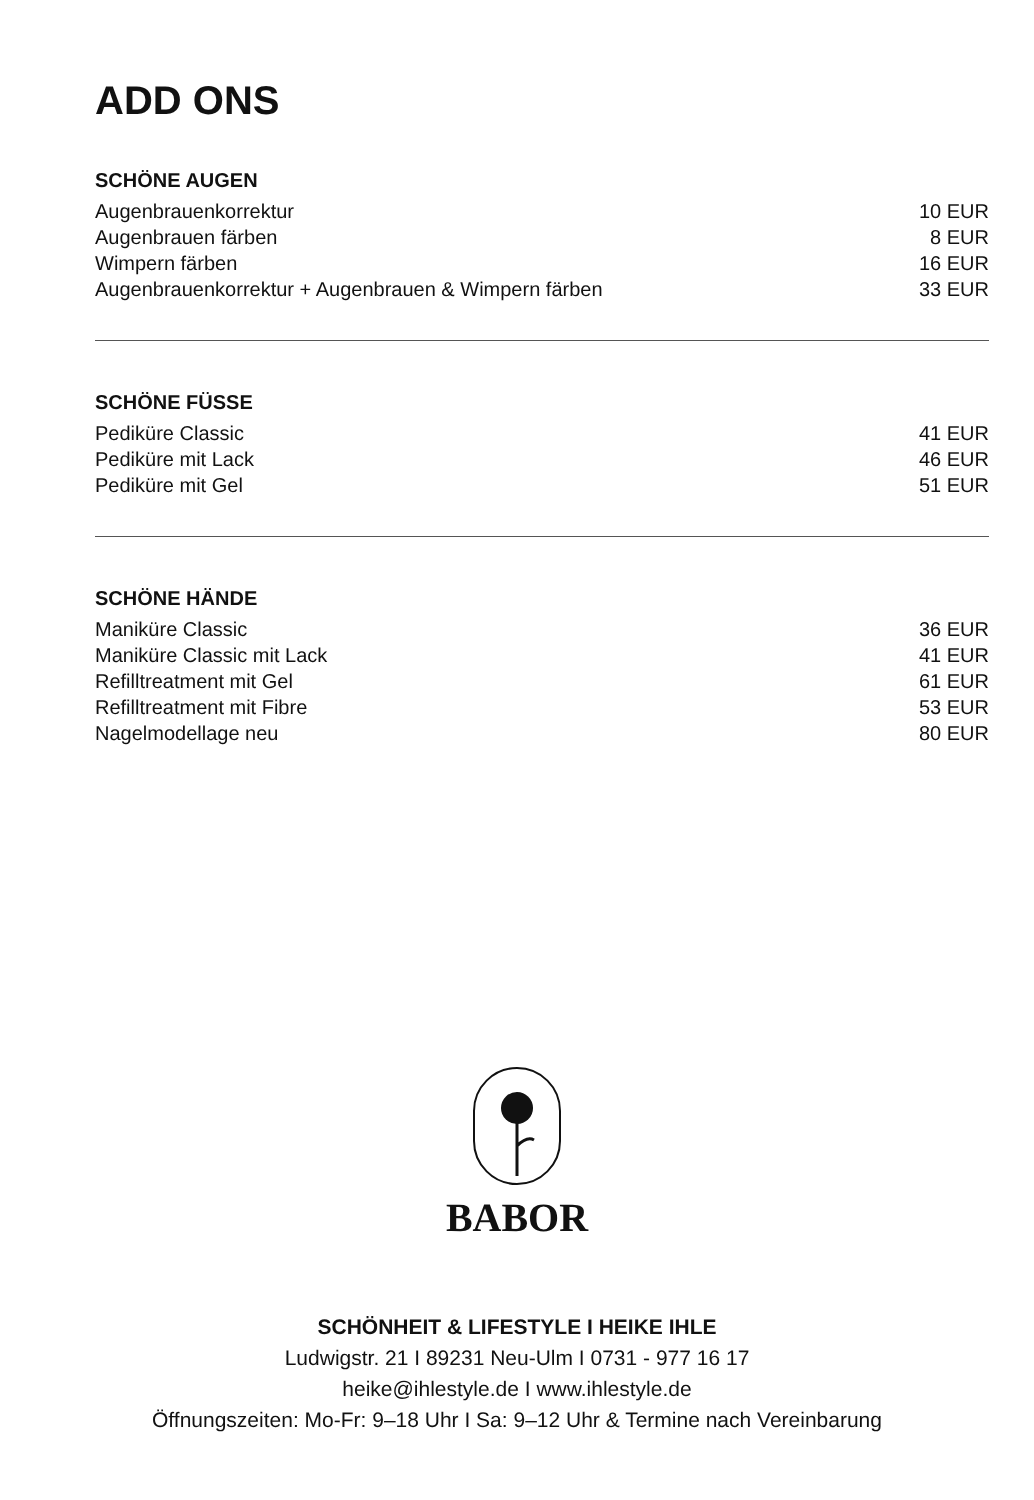ADD ONS
SCHÖNE AUGEN
| Augenbrauenkorrektur | 10 EUR |
| Augenbrauen färben | 8 EUR |
| Wimpern färben | 16 EUR |
| Augenbrauenkorrektur + Augenbrauen & Wimpern färben | 33 EUR |
SCHÖNE FÜSSE
| Pediküre Classic | 41 EUR |
| Pediküre mit Lack | 46 EUR |
| Pediküre mit Gel | 51 EUR |
SCHÖNE HÄNDE
| Maniküre Classic | 36 EUR |
| Maniküre Classic mit Lack | 41 EUR |
| Refilltreatment mit Gel | 61 EUR |
| Refilltreatment mit Fibre | 53 EUR |
| Nagelmodellage neu | 80 EUR |
BABOR
SCHÖNHEIT & LIFESTYLE I HEIKE IHLE
Ludwigstr. 21 I 89231 Neu-Ulm I 0731 - 977 16 17
heike@ihlestyle.de I www.ihlestyle.de
Öffnungszeiten: Mo-Fr: 9–18 Uhr I Sa: 9–12 Uhr & Termine nach Vereinbarung